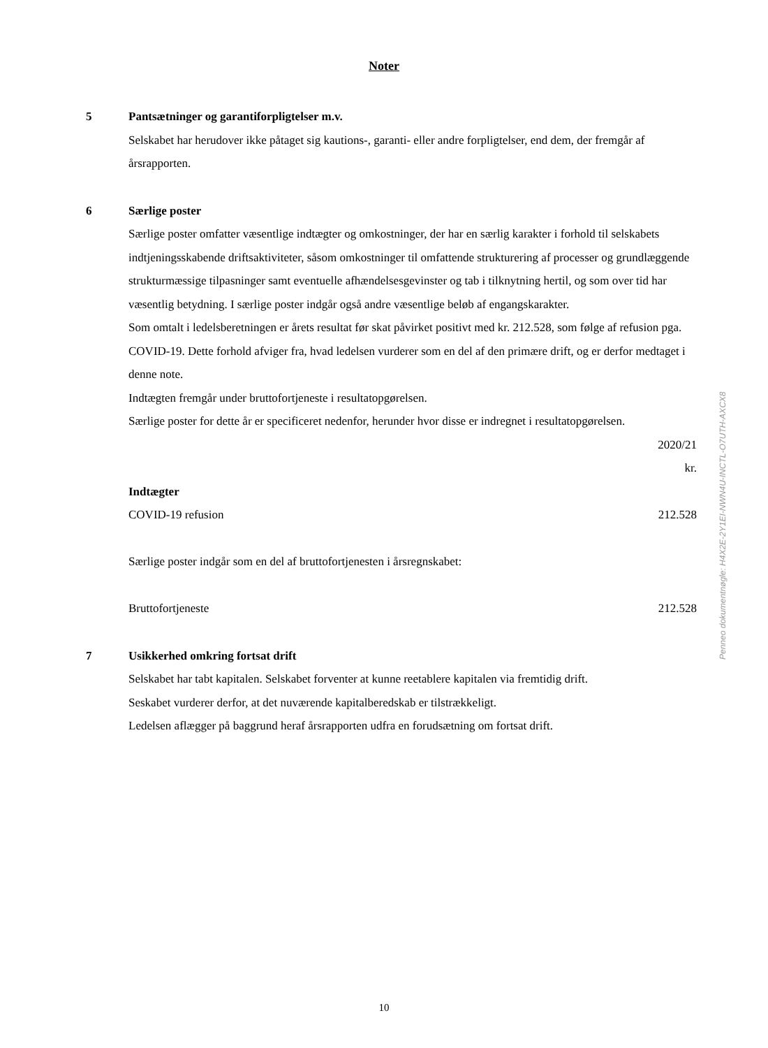Noter
5
Pantsætninger og garantiforpligtelser m.v.
Selskabet har herudover ikke påtaget sig kautions-, garanti- eller andre forpligtelser, end dem, der fremgår af årsrapporten.
6
Særlige poster
Særlige poster omfatter væsentlige indtægter og omkostninger, der har en særlig karakter i forhold til selskabets indtjeningsskabende driftsaktiviteter, såsom omkostninger til omfattende strukturering af processer og grundlæggende strukturmæssige tilpasninger samt eventuelle afhændelsesgevinster og tab i tilknytning hertil, og som over tid har væsentlig betydning. I særlige poster indgår også andre væsentlige beløb af engangskarakter.
Som omtalt i ledelsberetningen er årets resultat før skat påvirket positivt med kr. 212.528, som følge af refusion pga. COVID-19. Dette forhold afviger fra, hvad ledelsen vurderer som en del af den primære drift, og er derfor medtaget i denne note.
Indtægten fremgår under bruttofortjeneste i resultatopgørelsen.
Særlige poster for dette år er specificeret nedenfor, herunder hvor disse er indregnet i resultatopgørelsen.
| | 2020/21 |
| | kr. |
| Indtægter | |
| COVID-19 refusion | 212.528 |
| Særlige poster indgår som en del af bruttofortjenesten i årsregnskabet: | |
| Bruttofortjeneste | 212.528 |
7
Usikkerhed omkring fortsat drift
Selskabet har tabt kapitalen. Selskabet forventer at kunne reetablere kapitalen via fremtidig drift.
Seskabet vurderer derfor, at det nuværende kapitalberedskab er tilstrækkeligt.
Ledelsen aflægger på baggrund heraf årsrapporten udfra en forudsætning om fortsat drift.
Penneo dokumentnøgle: H4X2E-2Y1EI-NWN4U-INCTL-O7UTH-AXCX8
10